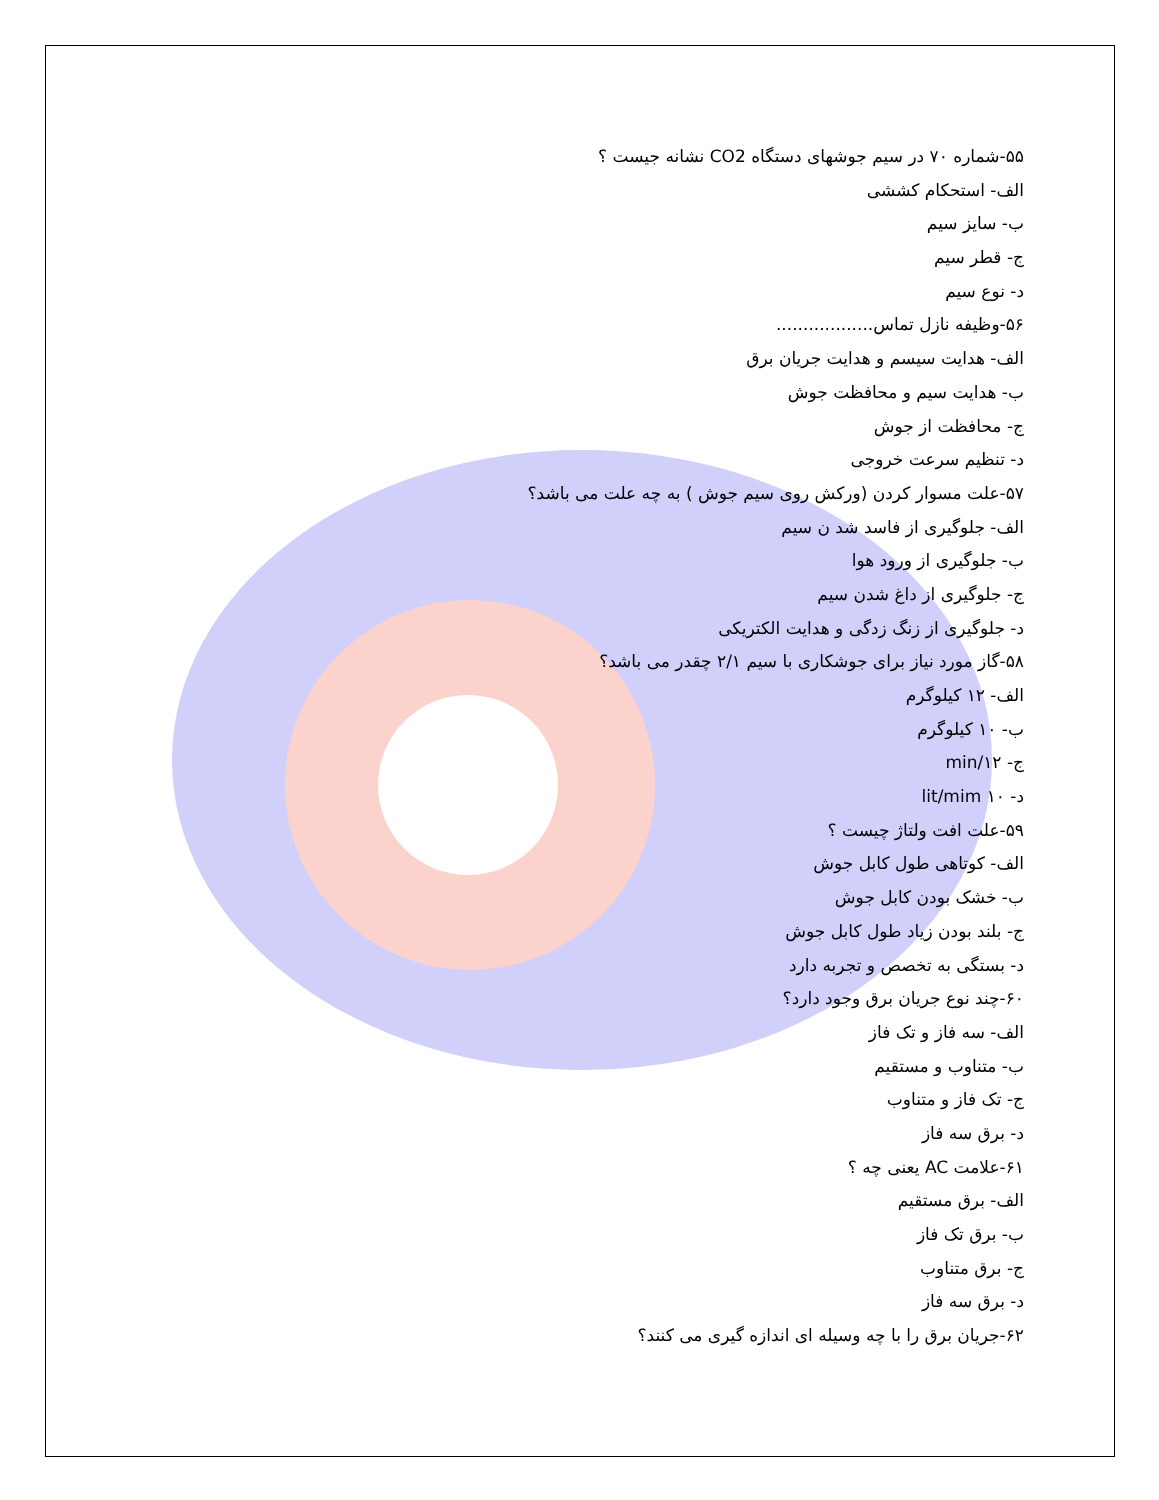۵۵-شماره ۷۰ در سیم جوشهای دستگاه CO2 نشانه جیست ؟
الف- استحکام کششی
ب- سایز سیم
ج- قطر سیم
د- نوع سیم
۵۶-وظیفه نازل تماس..................
الف- هدایت سیسم و هدایت جریان برق
ب- هدایت سیم و محافظت جوش
ج- محافظت از جوش
د- تنظیم سرعت خروجی
۵۷-علت مسوار کردن (ورکش روی سیم جوش ) به چه علت می باشد؟
الف- جلوگیری از فاسد شد ن سیم
ب- جلوگیری از ورود هوا
ج- جلوگیری از داغ شدن سیم
د- جلوگیری از زنگ زدگی و هدایت الکتریکی
۵۸-گاز مورد نیاز برای جوشکاری با سیم ۲/۱ چقدر می باشد؟
الف- ۱۲ کیلوگرم
ب- ۱۰ کیلوگرم
ج- ۱۲/min
د- ۱۰ lit/mim
۵۹-علت افت ولتاژ چیست ؟
الف- کوتاهی طول کابل جوش
ب- خشک بودن کابل جوش
ج- بلند بودن زیاد طول کابل جوش
د- بستگی به تخصص و تجربه دارد
۶۰-چند نوع جریان برق وجود دارد؟
الف- سه فاز و تک فاز
ب- متناوب و مستقیم
ج- تک فاز و متناوب
د- برق سه فاز
۶۱-علامت AC یعنی چه ؟
الف- برق مستقیم
ب- برق تک فاز
ج- برق متناوب
د- برق سه فاز
۶۲-جریان برق را با چه وسیله ای اندازه گیری می کنند؟